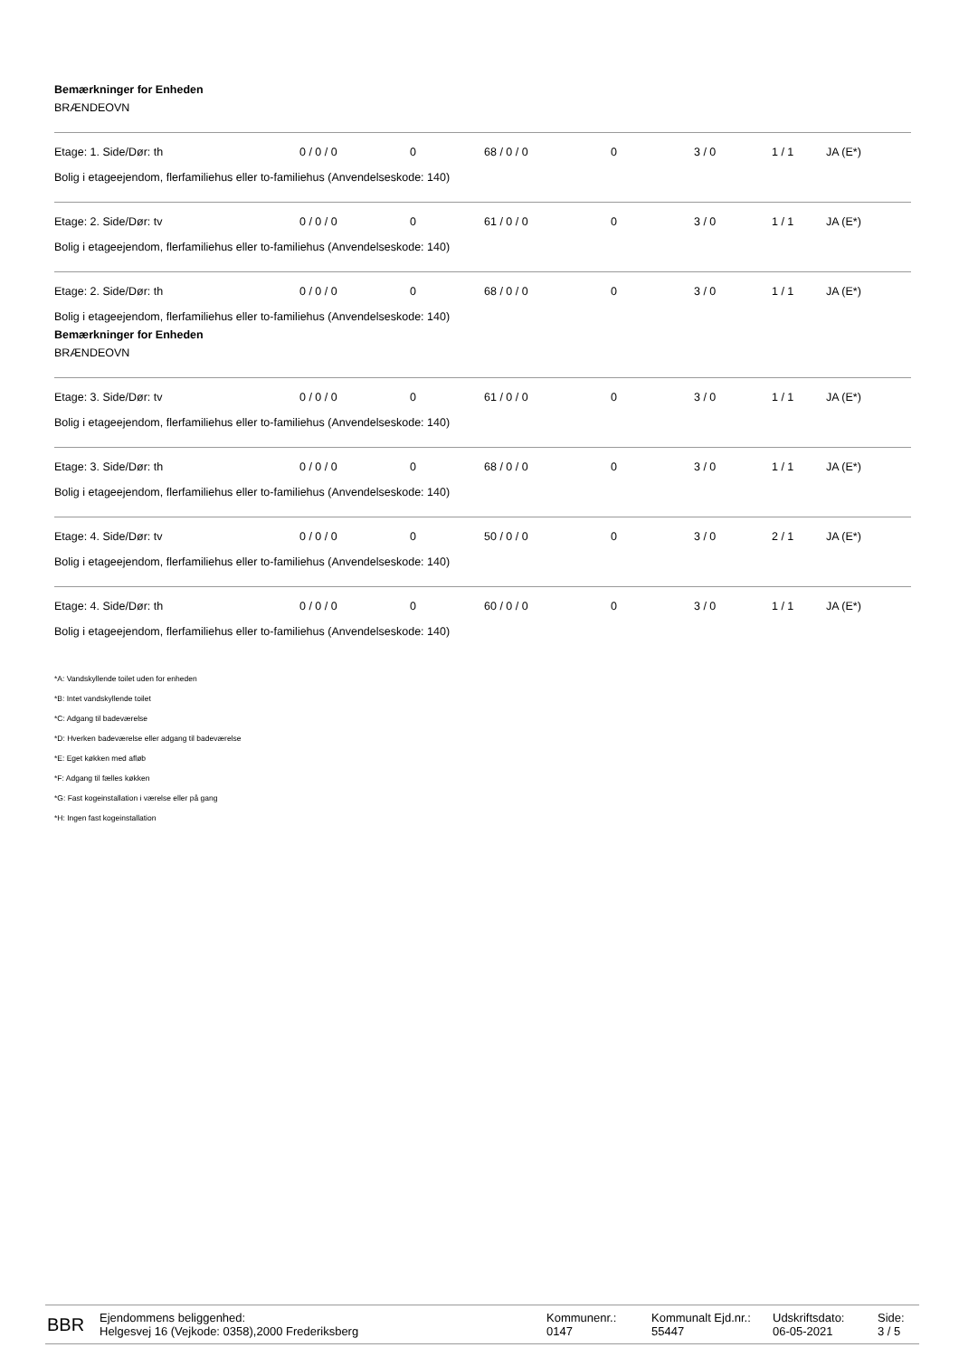Bemærkninger for Enheden
BRÆNDEOVN
| Etage: 1. Side/Dør: th | 0 / 0 / 0 | 0 | 68 / 0 / 0 | 0 | 3 / 0 | 1 / 1 | JA (E*) |
Bolig i etageejendom, flerfamiliehus eller to-familiehus (Anvendelseskode: 140)
| Etage: 2. Side/Dør: tv | 0 / 0 / 0 | 0 | 61 / 0 / 0 | 0 | 3 / 0 | 1 / 1 | JA (E*) |
Bolig i etageejendom, flerfamiliehus eller to-familiehus (Anvendelseskode: 140)
| Etage: 2. Side/Dør: th | 0 / 0 / 0 | 0 | 68 / 0 / 0 | 0 | 3 / 0 | 1 / 1 | JA (E*) |
Bolig i etageejendom, flerfamiliehus eller to-familiehus (Anvendelseskode: 140)
Bemærkninger for Enheden
BRÆNDEOVN
| Etage: 3. Side/Dør: tv | 0 / 0 / 0 | 0 | 61 / 0 / 0 | 0 | 3 / 0 | 1 / 1 | JA (E*) |
Bolig i etageejendom, flerfamiliehus eller to-familiehus (Anvendelseskode: 140)
| Etage: 3. Side/Dør: th | 0 / 0 / 0 | 0 | 68 / 0 / 0 | 0 | 3 / 0 | 1 / 1 | JA (E*) |
Bolig i etageejendom, flerfamiliehus eller to-familiehus (Anvendelseskode: 140)
| Etage: 4. Side/Dør: tv | 0 / 0 / 0 | 0 | 50 / 0 / 0 | 0 | 3 / 0 | 2 / 1 | JA (E*) |
Bolig i etageejendom, flerfamiliehus eller to-familiehus (Anvendelseskode: 140)
| Etage: 4. Side/Dør: th | 0 / 0 / 0 | 0 | 60 / 0 / 0 | 0 | 3 / 0 | 1 / 1 | JA (E*) |
Bolig i etageejendom, flerfamiliehus eller to-familiehus (Anvendelseskode: 140)
*A: Vandskyllende toilet uden for enheden
*B: Intet vandskyllende toilet
*C: Adgang til badeværelse
*D: Hverken badeværelse eller adgang til badeværelse
*E: Eget køkken med afløb
*F: Adgang til fælles køkken
*G: Fast kogeinstallation i værelse eller på gang
*H: Ingen fast kogeinstallation
BBR
Ejendommens beliggenhed:
Helgesvej 16 (Vejkode: 0358),2000 Frederiksberg
Kommunenr.:
0147
Kommunalt Ejd.nr.:
55447
Udskriftsdato:
06-05-2021
Side:
3 / 5